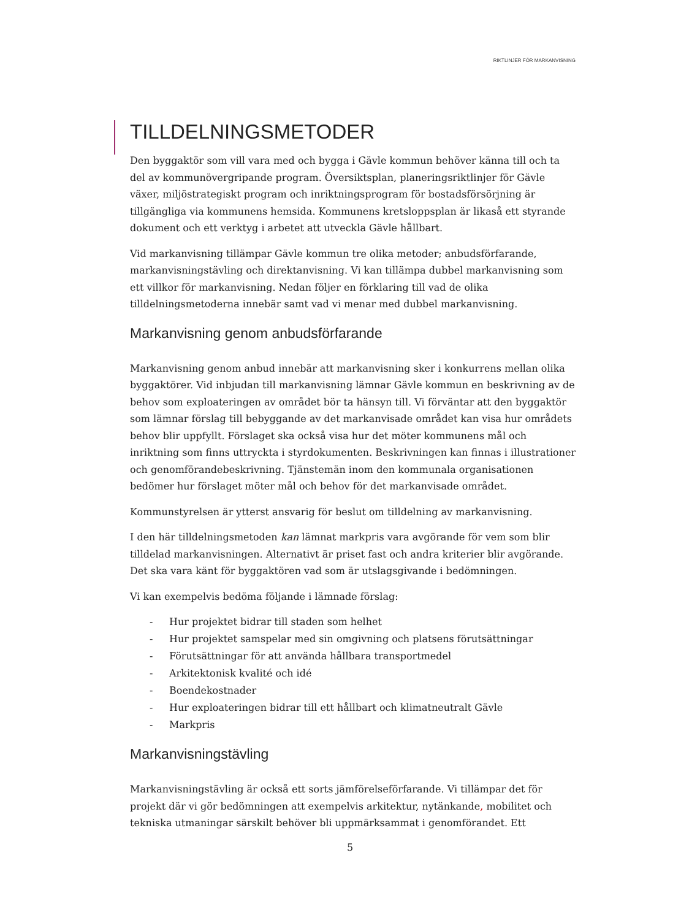RIKTLINJER FÖR MARKANVISNING
TILLDELNINGSMETODER
Den byggaktör som vill vara med och bygga i Gävle kommun behöver känna till och ta del av kommunövergripande program. Översiktsplan, planeringsriktlinjer för Gävle växer, miljöstrategiskt program och inriktningsprogram för bostadsförsörjning är tillgängliga via kommunens hemsida. Kommunens kretsloppsplan är likaså ett styrande dokument och ett verktyg i arbetet att utveckla Gävle hållbart.
Vid markanvisning tillämpar Gävle kommun tre olika metoder; anbudsförfarande, markanvisningstävling och direktanvisning. Vi kan tillämpa dubbel markanvisning som ett villkor för markanvisning. Nedan följer en förklaring till vad de olika tilldelningsmetoderna innebär samt vad vi menar med dubbel markanvisning.
Markanvisning genom anbudsförfarande
Markanvisning genom anbud innebär att markanvisning sker i konkurrens mellan olika byggaktörer. Vid inbjudan till markanvisning lämnar Gävle kommun en beskrivning av de behov som exploateringen av området bör ta hänsyn till. Vi förväntar att den byggaktör som lämnar förslag till bebyggande av det markanvisade området kan visa hur områdets behov blir uppfyllt. Förslaget ska också visa hur det möter kommunens mål och inriktning som finns uttryckta i styrdokumenten. Beskrivningen kan finnas i illustrationer och genomförandebeskrivning. Tjänstemän inom den kommunala organisationen bedömer hur förslaget möter mål och behov för det markanvisade området.
Kommunstyrelsen är ytterst ansvarig för beslut om tilldelning av markanvisning.
I den här tilldelningsmetoden kan lämnat markpris vara avgörande för vem som blir tilldelad markanvisningen. Alternativt är priset fast och andra kriterier blir avgörande. Det ska vara känt för byggaktören vad som är utslagsgivande i bedömningen.
Vi kan exempelvis bedöma följande i lämnade förslag:
- Hur projektet bidrar till staden som helhet
- Hur projektet samspelar med sin omgivning och platsens förutsättningar
- Förutsättningar för att använda hållbara transportmedel
- Arkitektonisk kvalité och idé
- Boendekostnader
- Hur exploateringen bidrar till ett hållbart och klimatneutralt Gävle
- Markpris
Markanvisningstävling
Markanvisningstävling är också ett sorts jämförelseförfarande. Vi tillämpar det för projekt där vi gör bedömningen att exempelvis arkitektur, nytänkande, mobilitet och tekniska utmaningar särskilt behöver bli uppmärksammat i genomförandet. Ett
5